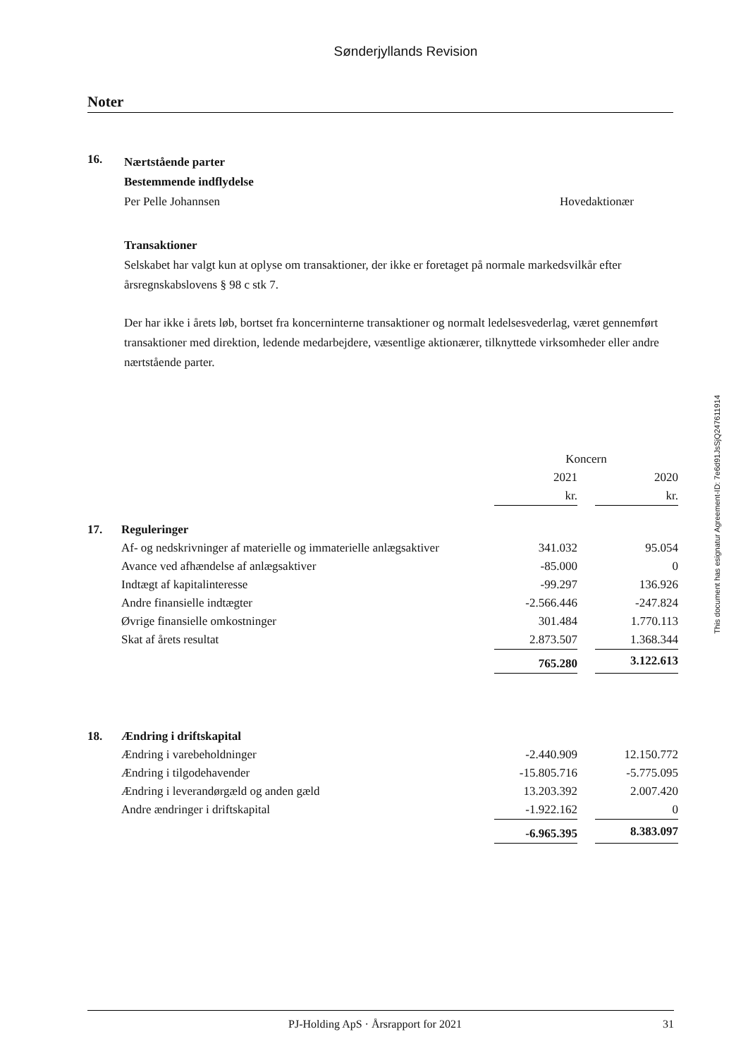Sønderjyllands Revision
Noter
16.
Nærtstående parter
Bestemmende indflydelse
Per Pelle Johannsen Hovedaktionær
Transaktioner
Selskabet har valgt kun at oplyse om transaktioner, der ikke er foretaget på normale markedsvilkår efter årsregnskabslovens § 98 c stk 7.
Der har ikke i årets løb, bortset fra koncerninterne transaktioner og normalt ledelsesvederlag, været gennemført transaktioner med direktion, ledende medarbejdere, væsentlige aktionærer, tilknyttede virksomheder eller andre nærtstående parter.
| | | Koncern | | |
| | | 2021 | | 2020 |
| | | kr. | | kr. |
| 17. | Reguleringer | | | |
| | Af- og nedskrivninger af materielle og immaterielle anlægsaktiver | 341.032 | | 95.054 |
| | Avance ved afhændelse af anlægsaktiver | -85.000 | | 0 |
| | Indtægt af kapitalinteresse | -99.297 | | 136.926 |
| | Andre finansielle indtægter | -2.566.446 | | -247.824 |
| | Øvrige finansielle omkostninger | 301.484 | | 1.770.113 |
| | Skat af årets resultat | 2.873.507 | | 1.368.344 |
| | | 765.280 | | 3.122.613 |
| 18. | Ændring i driftskapital | | | |
| | Ændring i varebeholdninger | -2.440.909 | | 12.150.772 |
| | Ændring i tilgodehavender | -15.805.716 | | -5.775.095 |
| | Ændring i leverandørgæld og anden gæld | 13.203.392 | | 2.007.420 |
| | Andre ændringer i driftskapital | -1.922.162 | | 0 |
| | | -6.965.395 | | 8.383.097 |
This document has esignatur Agreement-ID: 7e6d91JsSjQ247611914
PJ-Holding ApS · Årsrapport for 2021 31